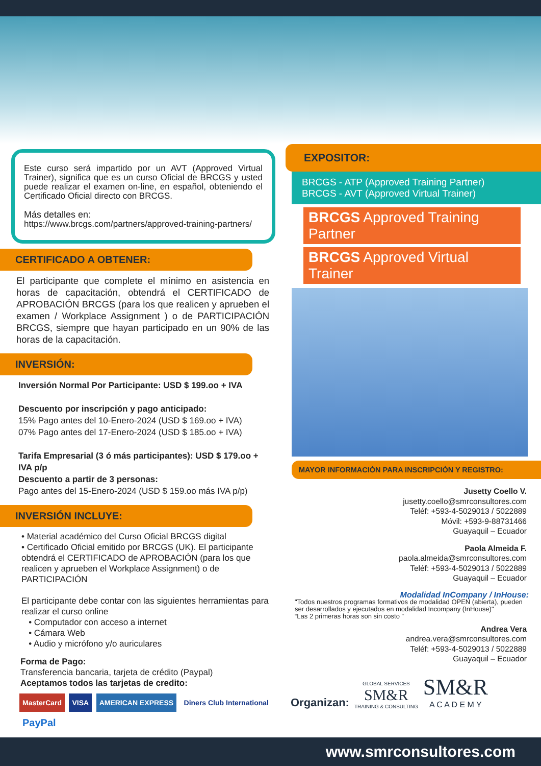Este curso será impartido por un AVT (Approved Virtual Trainer), significa que es un curso Oficial de BRCGS y usted puede realizar el examen on-line, en español, obteniendo el Certificado Oficial directo con BRCGS.
Más detalles en:
https://www.brcgs.com/partners/approved-training-partners/
CERTIFICADO A OBTENER:
El participante que complete el mínimo en asistencia en horas de capacitación, obtendrá el CERTIFICADO de APROBACIÓN BRCGS (para los que realicen y aprueben el examen / Workplace Assignment ) o de PARTICIPACIÓN BRCGS, siempre que hayan participado en un 90% de las horas de la capacitación.
INVERSIÓN:
Inversión Normal Por Participante: USD $ 199.oo + IVA
Descuento por inscripción y pago anticipado:
15% Pago antes del 10-Enero-2024 (USD $ 169.oo + IVA)
07% Pago antes del 17-Enero-2024 (USD $ 185.oo + IVA)
Tarifa Empresarial (3 ó más participantes): USD $ 179.oo + IVA p/p
Descuento a partir de 3 personas:
Pago antes del 15-Enero-2024 (USD $ 159.oo más IVA p/p)
INVERSIÓN INCLUYE:
• Material académico del Curso Oficial BRCGS digital
• Certificado Oficial emitido por BRCGS (UK). El participante obtendrá el CERTIFICADO de APROBACIÓN (para los que realicen y aprueben el Workplace Assignment) o de PARTICIPACIÓN
El participante debe contar con las siguientes herramientas para realizar el curso online
• Computador con acceso a internet
• Cámara Web
• Audio y micrófono y/o auriculares
Forma de Pago:
Transferencia bancaria, tarjeta de crédito (Paypal)
Aceptamos todos las tarjetas de credito:
MasterCard VISA AMERICAN EXPRESS Diners Club International PayPal
EXPOSITOR:
BRCGS - ATP (Approved Training Partner)
BRCGS - AVT (Approved Virtual Trainer)
BRCGS Approved Training Partner
BRCGS Approved Virtual Trainer
MAYOR INFORMACIÓN PARA INSCRIPCIÓN Y REGISTRO:
Jusetty Coello V.
jusetty.coello@smrconsultores.com
Teléf: +593-4-5029013 / 5022889
Móvil: +593-9-88731466
Guayaquil – Ecuador
Paola Almeida F.
paola.almeida@smrconsultores.com
Teléf: +593-4-5029013 / 5022889
Guayaquil – Ecuador
Modalidad InCompany / InHouse:
"Todos nuestros programas formativos de modalidad OPEN (abierta), pueden ser desarrollados y ejecutados en modalidad Incompany (InHouse)"
“Las 2 primeras horas son sin costo ”
Andrea Vera
andrea.vera@smrconsultores.com
Teléf: +593-4-5029013 / 5022889
Guayaquil – Ecuador
Organizan:
GLOBAL SERVICES
SM&R
TRAINING & CONSULTING
SM&R
A C A D E M Y
www.smrconsultores.com